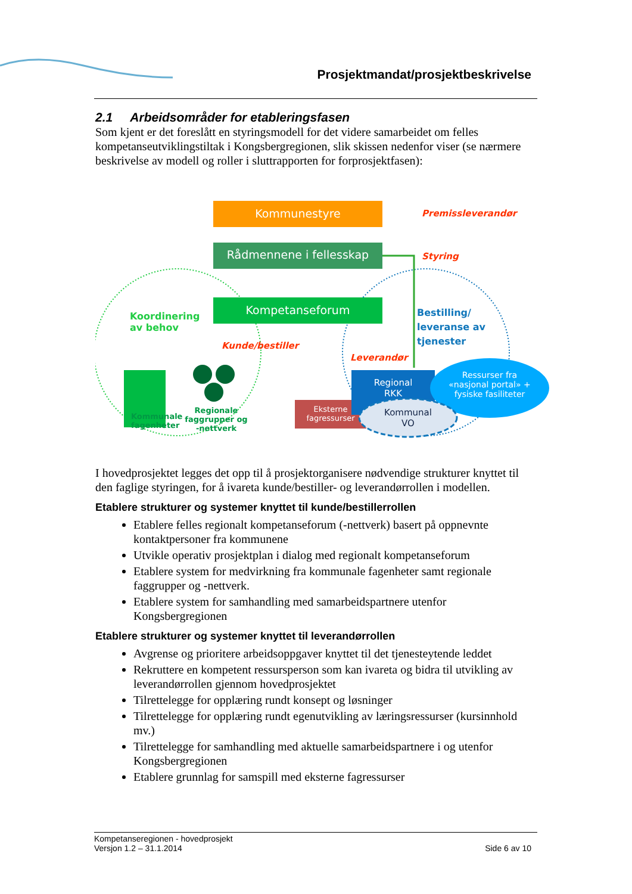Prosjektmandat/prosjektbeskrivelse
2.1 Arbeidsområder for etableringsfasen
Som kjent er det foreslått en styringsmodell for det videre samarbeidet om felles kompetanseutviklingstiltak i Kongsbergregionen, slik skissen nedenfor viser (se nærmere beskrivelse av modell og roller i sluttrapporten for forprosjektfasen):
Kommunestyre Premissleverandør
Rådmennene i fellesskap Styring
Kompetanseforum
Koordinering
av behov
Kunde/bestiller
Bestilling/
leveranse av
tjenester
Leverandør
Regional
RKK
Ressurser fra «nasjonal portal» + fysiske fasiliteter
Eksterne fagressurser
Kommunal
VO
Kommunale
fagenheter
Regionale faggrupper og -nettverk
I hovedprosjektet legges det opp til å prosjektorganisere nødvendige strukturer knyttet til den faglige styringen, for å ivareta kunde/bestiller- og leverandørrollen i modellen.
Etablere strukturer og systemer knyttet til kunde/bestillerrollen
Etablere felles regionalt kompetanseforum (-nettverk) basert på oppnevnte kontaktpersoner fra kommunene
Utvikle operativ prosjektplan i dialog med regionalt kompetanseforum
Etablere system for medvirkning fra kommunale fagenheter samt regionale faggrupper og -nettverk.
Etablere system for samhandling med samarbeidspartnere utenfor Kongsbergregionen
Etablere strukturer og systemer knyttet til leverandørrollen
Avgrense og prioritere arbeidsoppgaver knyttet til det tjenesteytende leddet
Rekruttere en kompetent ressursperson som kan ivareta og bidra til utvikling av leverandørrollen gjennom hovedprosjektet
Tilrettelegge for opplæring rundt konsept og løsninger
Tilrettelegge for opplæring rundt egenutvikling av læringsressurser (kursinnhold mv.)
Tilrettelegge for samhandling med aktuelle samarbeidspartnere i og utenfor Kongsbergregionen
Etablere grunnlag for samspill med eksterne fagressurser
Kompetanseregionen - hovedprosjekt
Versjon 1.2 – 31.1.2014 Side 6 av 10